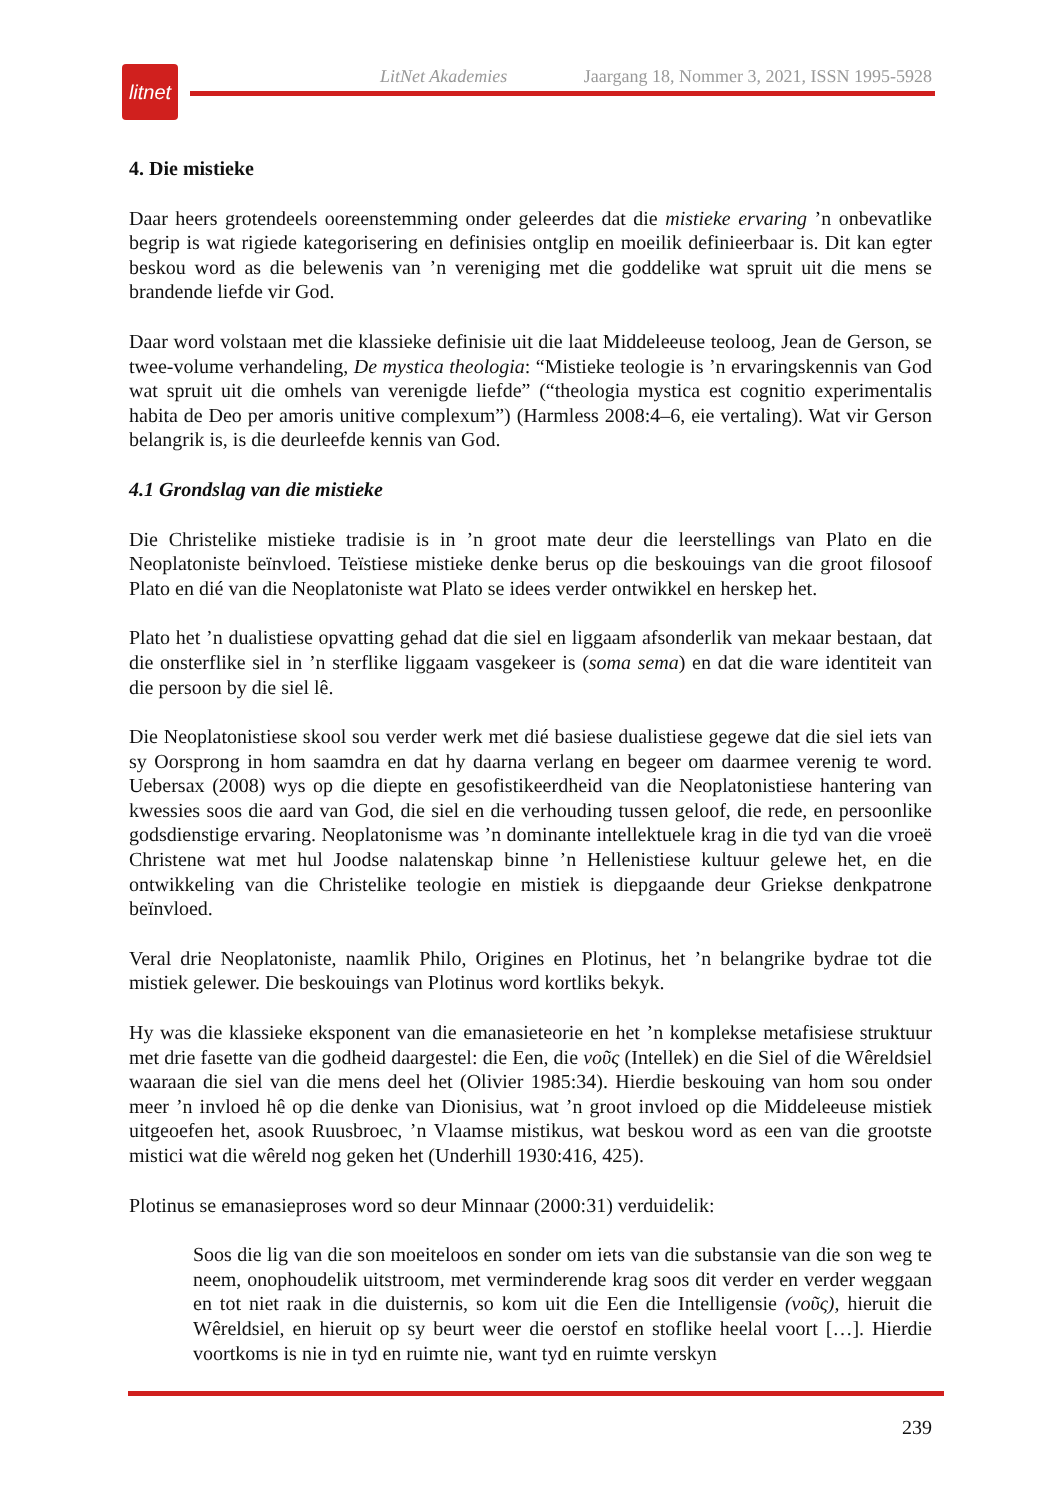LitNet Akademies Jaargang 18, Nommer 3, 2021, ISSN 1995-5928
litnet
4. Die mistieke
Daar heers grotendeels ooreenstemming onder geleerdes dat die mistieke ervaring ’n onbevatlike begrip is wat rigiede kategorisering en definisies ontglip en moeilik definieerbaar is. Dit kan egter beskou word as die belewenis van ’n vereniging met die goddelike wat spruit uit die mens se brandende liefde vir God.
Daar word volstaan met die klassieke definisie uit die laat Middeleeuse teoloog, Jean de Gerson, se twee-volume verhandeling, De mystica theologia: “Mistieke teologie is ’n ervaringskennis van God wat spruit uit die omhels van verenigde liefde” (“theologia mystica est cognitio experimentalis habita de Deo per amoris unitive complexum”) (Harmless 2008:4–6, eie vertaling). Wat vir Gerson belangrik is, is die deurleefde kennis van God.
4.1 Grondslag van die mistieke
Die Christelike mistieke tradisie is in ’n groot mate deur die leerstellings van Plato en die Neoplatoniste beïnvloed. Teïstiese mistieke denke berus op die beskouings van die groot filosoof Plato en dié van die Neoplatoniste wat Plato se idees verder ontwikkel en herskep het.
Plato het ’n dualistiese opvatting gehad dat die siel en liggaam afsonderlik van mekaar bestaan, dat die onsterflike siel in ’n sterflike liggaam vasgekeer is (soma sema) en dat die ware identiteit van die persoon by die siel lê.
Die Neoplatonistiese skool sou verder werk met dié basiese dualistiese gegewe dat die siel iets van sy Oorsprong in hom saamdra en dat hy daarna verlang en begeer om daarmee verenig te word. Uebersax (2008) wys op die diepte en gesofistikeerdheid van die Neoplatonistiese hantering van kwessies soos die aard van God, die siel en die verhouding tussen geloof, die rede, en persoonlike godsdienstige ervaring. Neoplatonisme was ’n dominante intellektuele krag in die tyd van die vroeë Christene wat met hul Joodse nalatenskap binne ’n Hellenistiese kultuur gelewe het, en die ontwikkeling van die Christelike teologie en mistiek is diepgaande deur Griekse denkpatrone beïnvloed.
Veral drie Neoplatoniste, naamlik Philo, Origines en Plotinus, het ’n belangrike bydrae tot die mistiek gelewer. Die beskouings van Plotinus word kortliks bekyk.
Hy was die klassieke eksponent van die emanasieteorie en het ’n komplekse metafisiese struktuur met drie fasette van die godheid daargestel: die Een, die νοῦς (Intellek) en die Siel of die Wêreldsiel waaraan die siel van die mens deel het (Olivier 1985:34). Hierdie beskouing van hom sou onder meer ’n invloed hê op die denke van Dionisius, wat ’n groot invloed op die Middeleeuse mistiek uitgeoefen het, asook Ruusbroec, ’n Vlaamse mistikus, wat beskou word as een van die grootste mistici wat die wêreld nog geken het (Underhill 1930:416, 425).
Plotinus se emanasieproses word so deur Minnaar (2000:31) verduidelik:
Soos die lig van die son moeiteloos en sonder om iets van die substansie van die son weg te neem, onophoudelik uitstroom, met verminderende krag soos dit verder en verder weggaan en tot niet raak in die duisternis, so kom uit die Een die Intelligensie (νοῦς), hieruit die Wêreldsiel, en hieruit op sy beurt weer die oerstof en stoflike heelal voort […]. Hierdie voortkoms is nie in tyd en ruimte nie, want tyd en ruimte verskyn
239